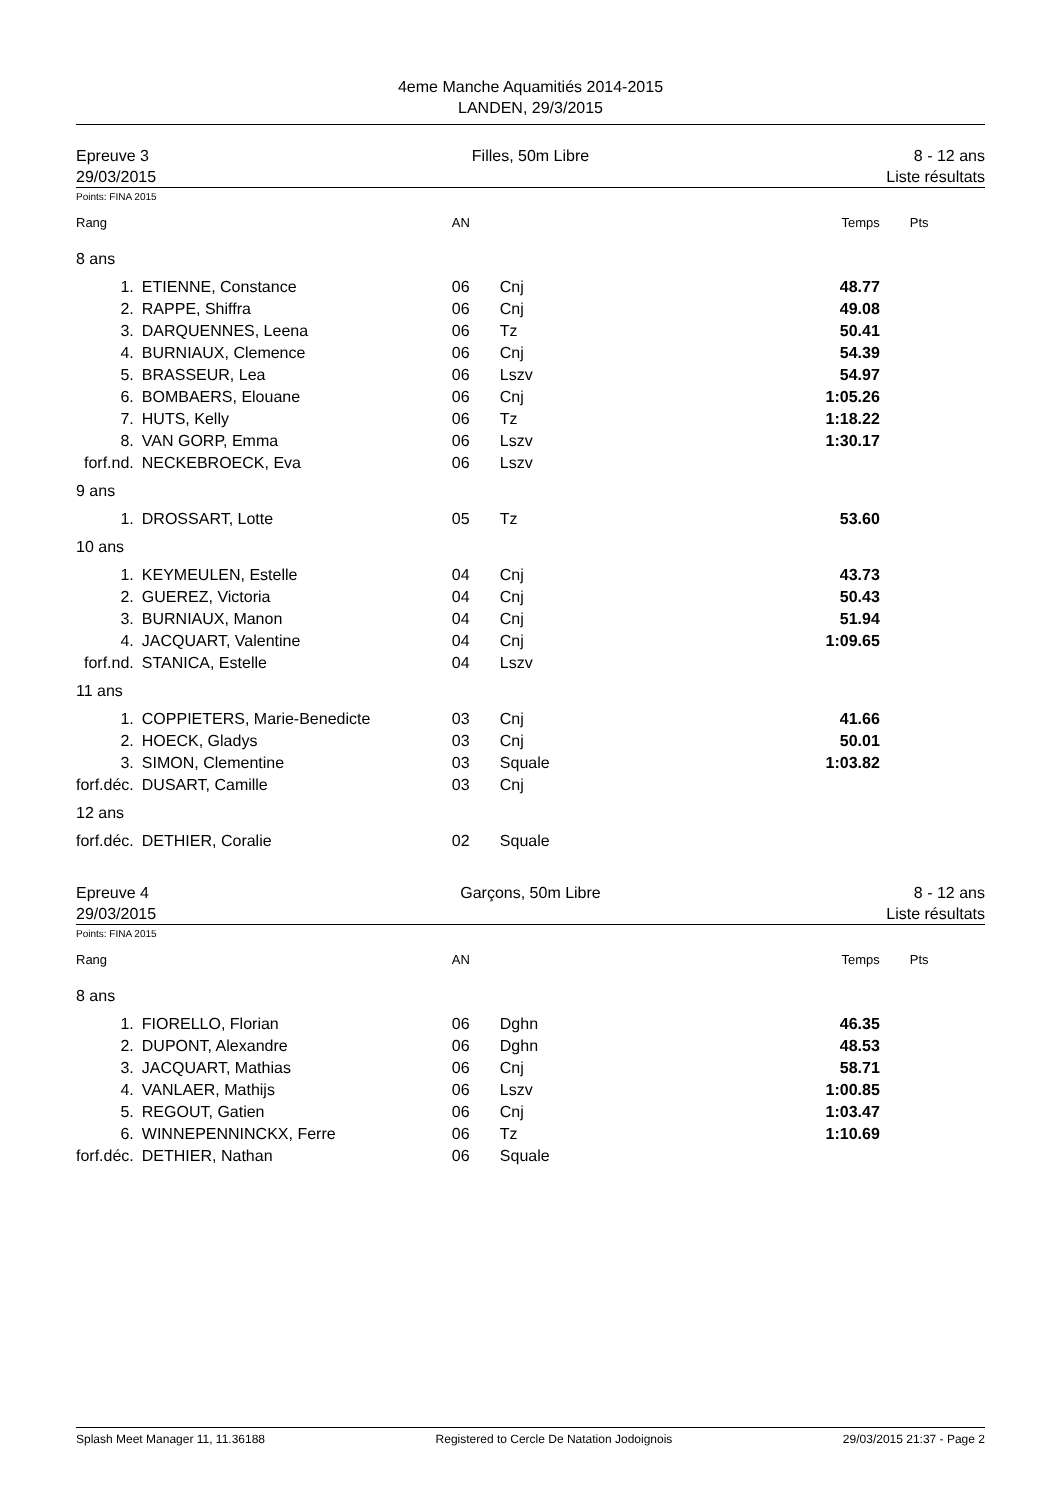4eme Manche Aquamitiés 2014-2015
LANDEN, 29/3/2015
Epreuve 3
29/03/2015
Filles, 50m Libre 8 - 12 ans
Liste résultats
Points: FINA 2015
| Rang | | AN | | Temps | Pts |
| 8 ans | | | | | |
| 1. | ETIENNE, Constance | 06 | Cnj | 48.77 | |
| 2. | RAPPE, Shiffra | 06 | Cnj | 49.08 | |
| 3. | DARQUENNES, Leena | 06 | Tz | 50.41 | |
| 4. | BURNIAUX, Clemence | 06 | Cnj | 54.39 | |
| 5. | BRASSEUR, Lea | 06 | Lszv | 54.97 | |
| 6. | BOMBAERS, Elouane | 06 | Cnj | 1:05.26 | |
| 7. | HUTS, Kelly | 06 | Tz | 1:18.22 | |
| 8. | VAN GORP, Emma | 06 | Lszv | 1:30.17 | |
| forf.nd. | NECKEBROECK, Eva | 06 | Lszv | | |
| 9 ans | | | | | |
| 1. | DROSSART, Lotte | 05 | Tz | 53.60 | |
| 10 ans | | | | | |
| 1. | KEYMEULEN, Estelle | 04 | Cnj | 43.73 | |
| 2. | GUEREZ, Victoria | 04 | Cnj | 50.43 | |
| 3. | BURNIAUX, Manon | 04 | Cnj | 51.94 | |
| 4. | JACQUART, Valentine | 04 | Cnj | 1:09.65 | |
| forf.nd. | STANICA, Estelle | 04 | Lszv | | |
| 11 ans | | | | | |
| 1. | COPPIETERS, Marie-Benedicte | 03 | Cnj | 41.66 | |
| 2. | HOECK, Gladys | 03 | Cnj | 50.01 | |
| 3. | SIMON, Clementine | 03 | Squale | 1:03.82 | |
| forf.déc. | DUSART, Camille | 03 | Cnj | | |
| 12 ans | | | | | |
| forf.déc. | DETHIER, Coralie | 02 | Squale | | |
Epreuve 4
29/03/2015
Garçons, 50m Libre 8 - 12 ans
Liste résultats
Points: FINA 2015
| Rang | | AN | | Temps | Pts |
| 8 ans | | | | | |
| 1. | FIORELLO, Florian | 06 | Dghn | 46.35 | |
| 2. | DUPONT, Alexandre | 06 | Dghn | 48.53 | |
| 3. | JACQUART, Mathias | 06 | Cnj | 58.71 | |
| 4. | VANLAER, Mathijs | 06 | Lszv | 1:00.85 | |
| 5. | REGOUT, Gatien | 06 | Cnj | 1:03.47 | |
| 6. | WINNEPENNINCKX, Ferre | 06 | Tz | 1:10.69 | |
| forf.déc. | DETHIER, Nathan | 06 | Squale | | |
Splash Meet Manager 11, 11.36188 Registered to Cercle De Natation Jodoignois 29/03/2015 21:37 - Page 2